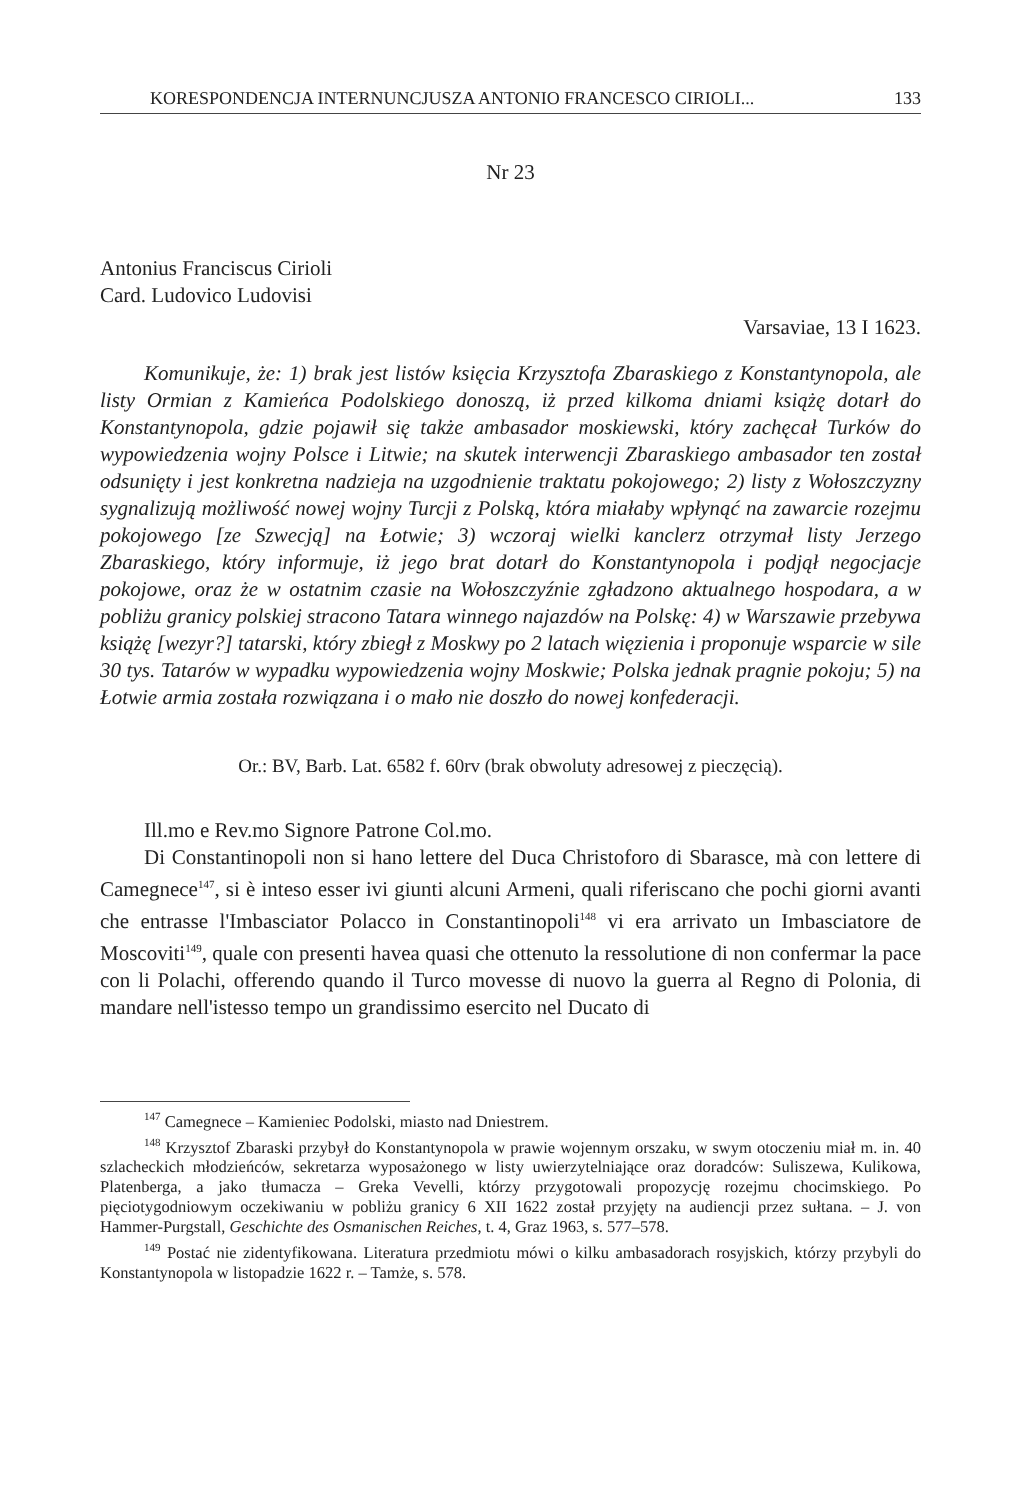KORESPONDENCJA INTERNUNCJUSZA ANTONIO FRANCESCO CIRIOLI... 133
Nr 23
Antonius Franciscus Cirioli
Card. Ludovico Ludovisi
Varsaviae, 13 I 1623.
Komunikuje, że: 1) brak jest listów księcia Krzysztofa Zbaraskiego z Konstantynopola, ale listy Ormian z Kamieńca Podolskiego donoszą, iż przed kilkoma dniami książę dotarł do Konstantynopola, gdzie pojawił się także ambasador moskiewski, który zachęcał Turków do wypowiedzenia wojny Polsce i Litwie; na skutek interwencji Zbaraskiego ambasador ten został odsunięty i jest konkretna nadzieja na uzgodnienie traktatu pokojowego; 2) listy z Wołoszczyzny sygnalizują możliwość nowej wojny Turcji z Polską, która miałaby wpłynąć na zawarcie rozejmu pokojowego [ze Szwecją] na Łotwie; 3) wczoraj wielki kanclerz otrzymał listy Jerzego Zbaraskiego, który informuje, iż jego brat dotarł do Konstantynopola i podjął negocjacje pokojowe, oraz że w ostatnim czasie na Wołoszczyźnie zgładzono aktualnego hospodara, a w pobliżu granicy polskiej stracono Tatara winnego najazdów na Polskę: 4) w Warszawie przebywa książę [wezyr?] tatarski, który zbiegł z Moskwy po 2 latach więzienia i proponuje wsparcie w sile 30 tys. Tatarów w wypadku wypowiedzenia wojny Moskwie; Polska jednak pragnie pokoju; 5) na Łotwie armia została rozwiązana i o mało nie doszło do nowej konfederacji.
Or.: BV, Barb. Lat. 6582 f. 60rv (brak obwoluty adresowej z pieczęcią).
Ill.mo e Rev.mo Signore Patrone Col.mo.
Di Constantinopoli non si hano lettere del Duca Christoforo di Sbarasce, mà con lettere di Camegnece<sup>147</sup>, si è inteso esser ivi giunti alcuni Armeni, quali riferiscano che pochi giorni avanti che entrasse l'Imbasciator Polacco in Constantinopoli<sup>148</sup> vi era arrivato un Imbasciatore de Moscoviti<sup>149</sup>, quale con presenti havea quasi che ottenuto la ressolutione di non confermar la pace con li Polachi, offerendo quando il Turco movesse di nuovo la guerra al Regno di Polonia, di mandare nell'istesso tempo un grandissimo esercito nel Ducato di
<sup>147</sup> Camegnece – Kamieniec Podolski, miasto nad Dniestrem.
<sup>148</sup> Krzysztof Zbaraski przybył do Konstantynopola w prawie wojennym orszaku, w swym otoczeniu miał m. in. 40 szlacheckich młodzieńców, sekretarza wyposażonego w listy uwierzytelniające oraz doradców: Suliszewa, Kulikowa, Platenberga, a jako tłumacza – Greka Vevelli, którzy przygotowali propozycję rozejmu chocimskiego. Po pięciotygodniowym oczekiwaniu w pobliżu granicy 6 XII 1622 został przyjęty na audiencji przez sułtana. – J. von Hammer-Purgstall, Geschichte des Osmanischen Reiches, t. 4, Graz 1963, s. 577–578.
<sup>149</sup> Postać nie zidentyfikowana. Literatura przedmiotu mówi o kilku ambasadorach rosyjskich, którzy przybyli do Konstantynopola w listopadzie 1622 r. – Tamże, s. 578.